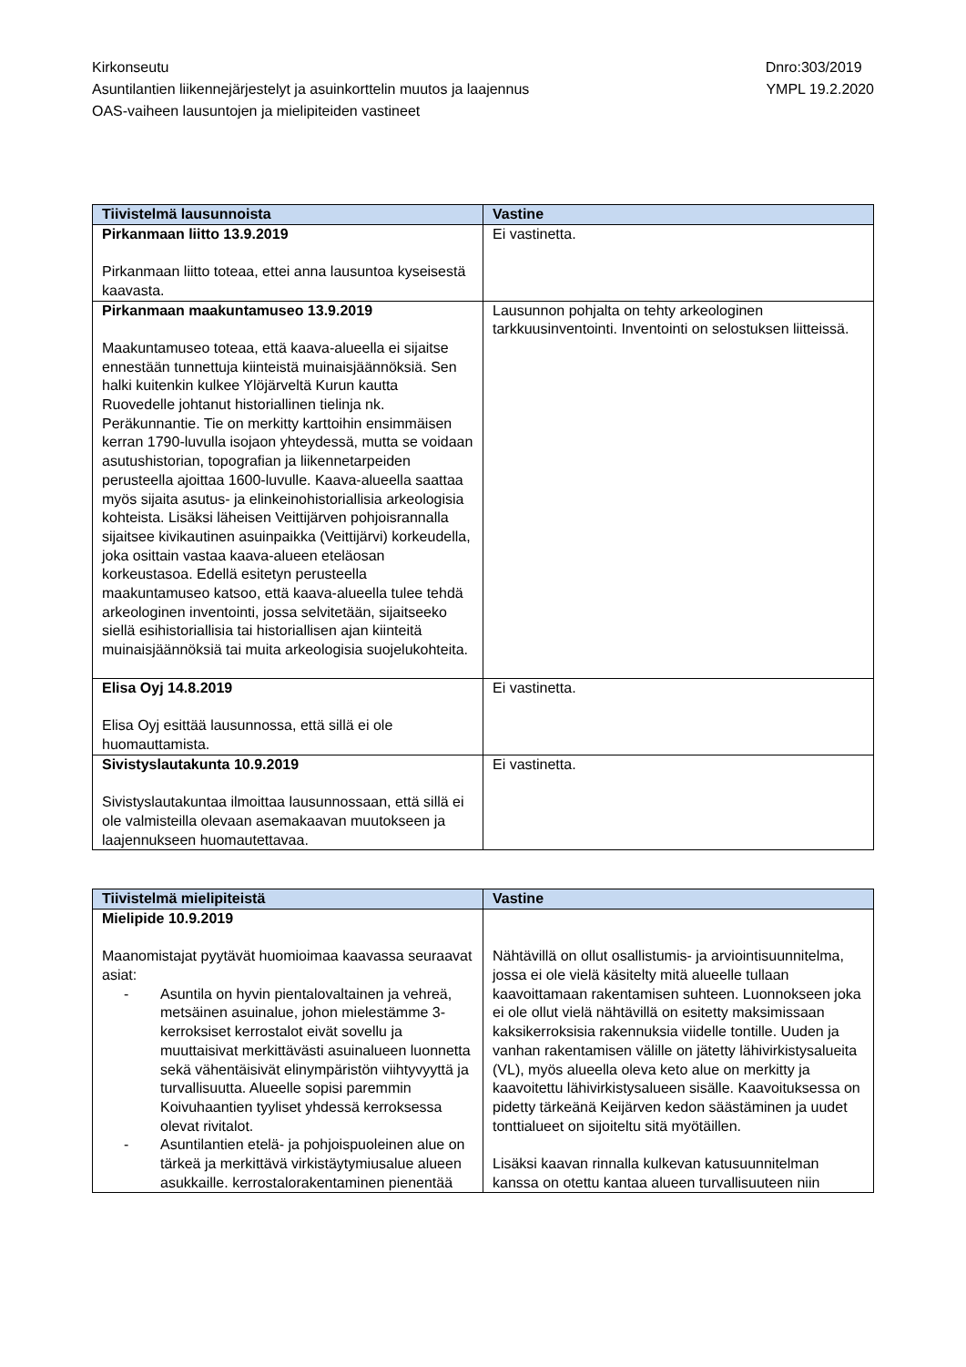Kirkonseutu
Asuntilantien liikennejärjestelyt ja asuinkorttelin muutos ja laajennus
OAS-vaiheen lausuntojen ja mielipiteiden vastineet
Dnro:303/2019
YMPL 19.2.2020
| Tiivistelmä lausunnoista | Vastine |
| --- | --- |
| Pirkanmaan liitto 13.9.2019 Pirkanmaan liitto toteaa, ettei anna lausuntoa kyseisestä kaavasta. | Ei vastinetta. |
| Pirkanmaan maakuntamuseo 13.9.2019 Maakuntamuseo toteaa, että kaava-alueella ei sijaitse ennestään tunnettuja kiinteistä muinaisjäännöksiä. Sen halki kuitenkin kulkee Ylöjärveltä Kurun kautta Ruovedelle johtanut historiallinen tielinja nk. Peräkunnantie. Tie on merkitty karttoihin ensimmäisen kerran 1790-luvulla isojaon yhteydessä, mutta se voidaan asutushistorian, topografian ja liikennetarpeiden perusteella ajoittaa 1600-luvulle. Kaava-alueella saattaa myös sijaita asutus- ja elinkeinohistoriallisia arkeologisia kohteista. Lisäksi läheisen Veittijärven pohjoisrannalla sijaitsee kivikautinen asuinpaikka (Veittijärvi) korkeudella, joka osittain vastaa kaava-alueen eteläosan korkeustasoa. Edellä esitetyn perusteella maakuntamuseo katsoo, että kaava-alueella tulee tehdä arkeologinen inventointi, jossa selvitetään, sijaitseeko siellä esihistoriallisia tai historiallisen ajan kiinteitä muinaisjäännöksiä tai muita arkeologisia suojelukohteita. | Lausunnon pohjalta on tehty arkeologinen tarkkuusinventointi. Inventointi on selostuksen liitteissä. |
| Elisa Oyj 14.8.2019 Elisa Oyj esittää lausunnossa, että sillä ei ole huomauttamista. | Ei vastinetta. |
| Sivistyslautakunta 10.9.2019 Sivistyslautakuntaa ilmoittaa lausunnossaan, että sillä ei ole valmisteilla olevaan asemakaavan muutokseen ja laajennukseen huomautettavaa. | Ei vastinetta. |
| Tiivistelmä mielipiteistä | Vastine |
| --- | --- |
| Mielipide 10.9.2019 Maanomistajat pyytävät huomioimaa kaavassa seuraavat asiat: - Asuntila on hyvin pientalovaltainen ja vehreä, metsäinen asuinalue, johon mielestämme 3-kerroksiset kerrostalot eivät sovellu ja muuttaisivat merkittävästi asuinalueen luonnetta sekä vähentäisivät elinympäristön viihtyvyyttä ja turvallisuutta. Alueelle sopisi paremmin Koivuhaantien tyyliset yhdessä kerroksessa olevat rivitalot. - Asuntilantien etelä- ja pohjoispuoleinen alue on tärkeä ja merkittävä virkistäytymiusalue alueen asukkaille. kerrostalorakentaminen pienentää | Nähtävillä on ollut osallistumis- ja arviointisuunnitelma, jossa ei ole vielä käsitelty mitä alueelle tullaan kaavoittamaan rakentamisen suhteen. Luonnokseen joka ei ole ollut vielä nähtävillä on esitetty maksimissaan kaksikerroksisia rakennuksia viidelle tontille. Uuden ja vanhan rakentamisen välille on jätetty lähivirkistysalueita (VL), myös alueella oleva keto alue on merkitty ja kaavoitettu lähivirkistysalueen sisälle. Kaavoituksessa on pidetty tärkeänä Keijärven kedon säästäminen ja uudet tonttialueet on sijoiteltu sitä myötäillen. Lisäksi kaavan rinnalla kulkevan katusuunnitelman kanssa on otettu kantaa alueen turvallisuuteen niin |